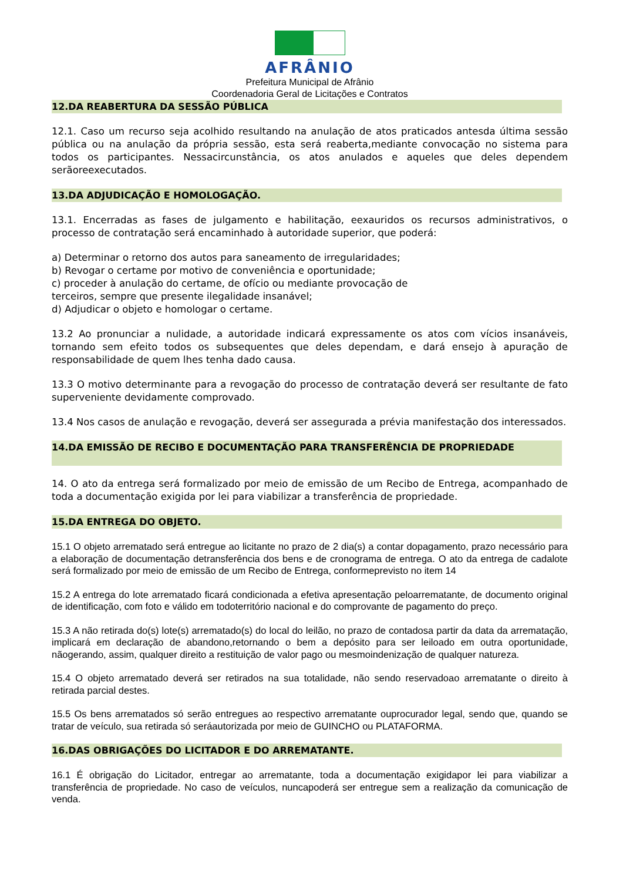AFRÂNIO
Prefeitura Municipal de Afrânio
Coordenadoria Geral de Licitações e Contratos
12.DA REABERTURA DA SESSÃO PÚBLICA
12.1. Caso um recurso seja acolhido resultando na anulação de atos praticados antesda última sessão pública ou na anulação da própria sessão, esta será reaberta,mediante convocação no sistema para todos os participantes. Nessacircunstância, os atos anulados e aqueles que deles dependem serãoreexecutados.
13.DA ADJUDICAÇÃO E HOMOLOGAÇÃO.
13.1. Encerradas as fases de julgamento e habilitação, eexauridos os recursos administrativos, o processo de contratação será encaminhado à autoridade superior, que poderá:
a) Determinar o retorno dos autos para saneamento de irregularidades;
b) Revogar o certame por motivo de conveniência e oportunidade;
c) proceder à anulação do certame, de ofício ou mediante provocação de
terceiros, sempre que presente ilegalidade insanável;
d) Adjudicar o objeto e homologar o certame.
13.2 Ao pronunciar a nulidade, a autoridade indicará expressamente os atos com vícios insanáveis, tornando sem efeito todos os subsequentes que deles dependam, e dará ensejo à apuração de responsabilidade de quem lhes tenha dado causa.
13.3 O motivo determinante para a revogação do processo de contratação deverá ser resultante de fato superveniente devidamente comprovado.
13.4 Nos casos de anulação e revogação, deverá ser assegurada a prévia manifestação dos interessados.
14.DA EMISSÃO DE RECIBO E DOCUMENTAÇÃO PARA TRANSFERÊNCIA DE PROPRIEDADE
14. O ato da entrega será formalizado por meio de emissão de um Recibo de Entrega, acompanhado de toda a documentação exigida por lei para viabilizar a transferência de propriedade.
15.DA ENTREGA DO OBJETO.
15.1 O objeto arrematado será entregue ao licitante no prazo de 2 dia(s) a contar dopagamento, prazo necessário para a elaboração de documentação detransferência dos bens e de cronograma de entrega. O ato da entrega de cadalote será formalizado por meio de emissão de um Recibo de Entrega, conformeprevisto no item 14
15.2 A entrega do lote arrematado ficará condicionada a efetiva apresentação peloarrematante, de documento original de identificação, com foto e válido em todoterritório nacional e do comprovante de pagamento do preço.
15.3 A não retirada do(s) lote(s) arrematado(s) do local do leilão, no prazo de contadosa partir da data da arrematação, implicará em declaração de abandono,retornando o bem a depósito para ser leiloado em outra oportunidade, nãogerando, assim, qualquer direito a restituição de valor pago ou mesmoindenização de qualquer natureza.
15.4 O objeto arrematado deverá ser retirados na sua totalidade, não sendo reservadoao arrematante o direito à retirada parcial destes.
15.5 Os bens arrematados só serão entregues ao respectivo arrematante ouprocurador legal, sendo que, quando se tratar de veículo, sua retirada só seráautorizada por meio de GUINCHO ou PLATAFORMA.
16.DAS OBRIGAÇÕES DO LICITADOR E DO ARREMATANTE.
16.1 É obrigação do Licitador, entregar ao arrematante, toda a documentação exigidapor lei para viabilizar a transferência de propriedade. No caso de veículos, nuncapoderá ser entregue sem a realização da comunicação de venda.